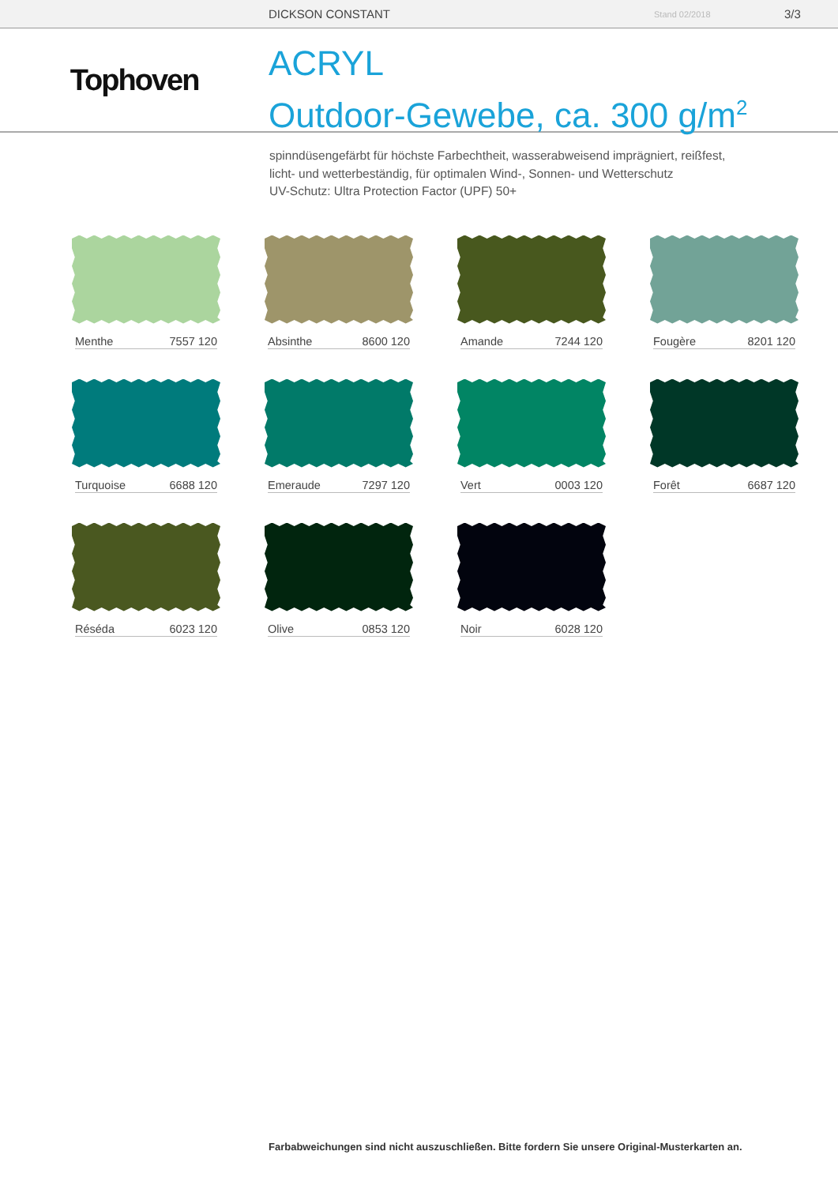DICKSON CONSTANT Stand 02/2018 3/3
Tophoven
ACRYL
Outdoor-Gewebe, ca. 300 g/m<sup>2</sup>
spinndüsengefärbt für höchste Farbechtheit, wasserabweisend imprägniert, reißfest,
licht- und wetterbeständig, für optimalen Wind-, Sonnen- und Wetterschutz
UV-Schutz: Ultra Protection Factor (UPF) 50+
Menthe 7557 120
Absinthe 8600 120
Amande 7244 120
Fougère 8201 120
Turquoise 6688 120
Emeraude 7297 120
Vert 0003 120
Forêt 6687 120
Réséda 6023 120
Olive 0853 120
Noir 6028 120
Farbabweichungen sind nicht auszuschließen. Bitte fordern Sie unsere Original-Musterkarten an.